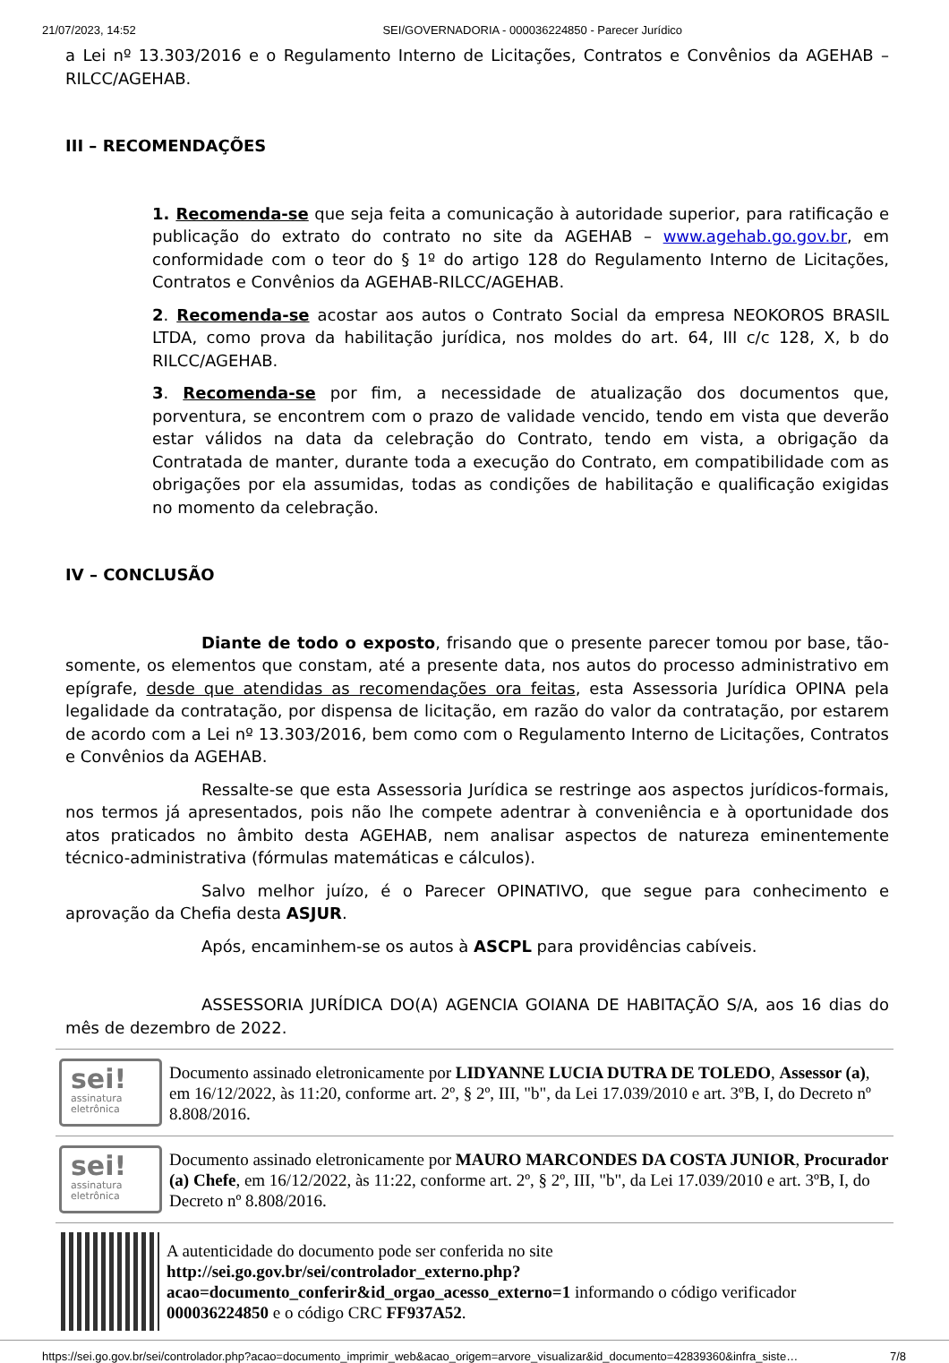21/07/2023, 14:52 SEI/GOVERNADORIA - 000036224850 - Parecer Jurídico
a Lei nº 13.303/2016 e o Regulamento Interno de Licitações, Contratos e Convênios da AGEHAB – RILCC/AGEHAB.
III – RECOMENDAÇÕES
1. Recomenda-se que seja feita a comunicação à autoridade superior, para ratificação e publicação do extrato do contrato no site da AGEHAB – www.agehab.go.gov.br, em conformidade com o teor do § 1º do artigo 128 do Regulamento Interno de Licitações, Contratos e Convênios da AGEHAB-RILCC/AGEHAB.
2. Recomenda-se acostar aos autos o Contrato Social da empresa NEOKOROS BRASIL LTDA, como prova da habilitação jurídica, nos moldes do art. 64, III c/c 128, X, b do RILCC/AGEHAB.
3. Recomenda-se por fim, a necessidade de atualização dos documentos que, porventura, se encontrem com o prazo de validade vencido, tendo em vista que deverão estar válidos na data da celebração do Contrato, tendo em vista, a obrigação da Contratada de manter, durante toda a execução do Contrato, em compatibilidade com as obrigações por ela assumidas, todas as condições de habilitação e qualificação exigidas no momento da celebração.
IV – CONCLUSÃO
Diante de todo o exposto, frisando que o presente parecer tomou por base, tão-somente, os elementos que constam, até a presente data, nos autos do processo administrativo em epígrafe, desde que atendidas as recomendações ora feitas, esta Assessoria Jurídica OPINA pela legalidade da contratação, por dispensa de licitação, em razão do valor da contratação, por estarem de acordo com a Lei nº 13.303/2016, bem como com o Regulamento Interno de Licitações, Contratos e Convênios da AGEHAB.
Ressalte-se que esta Assessoria Jurídica se restringe aos aspectos jurídicos-formais, nos termos já apresentados, pois não lhe compete adentrar à conveniência e à oportunidade dos atos praticados no âmbito desta AGEHAB, nem analisar aspectos de natureza eminentemente técnico-administrativa (fórmulas matemáticas e cálculos).
Salvo melhor juízo, é o Parecer OPINATIVO, que segue para conhecimento e aprovação da Chefia desta ASJUR.
Após, encaminhem-se os autos à ASCPL para providências cabíveis.
ASSESSORIA JURÍDICA DO(A) AGENCIA GOIANA DE HABITAÇÃO S/A, aos 16 dias do mês de dezembro de 2022.
sei!
assinatura
eletrônica
Documento assinado eletronicamente por LIDYANNE LUCIA DUTRA DE TOLEDO, Assessor (a), em 16/12/2022, às 11:20, conforme art. 2º, § 2º, III, "b", da Lei 17.039/2010 e art. 3ºB, I, do Decreto nº 8.808/2016.
sei!
assinatura
eletrônica
Documento assinado eletronicamente por MAURO MARCONDES DA COSTA JUNIOR, Procurador (a) Chefe, em 16/12/2022, às 11:22, conforme art. 2º, § 2º, III, "b", da Lei 17.039/2010 e art. 3ºB, I, do Decreto nº 8.808/2016.
A autenticidade do documento pode ser conferida no site http://sei.go.gov.br/sei/controlador_externo.php?acao=documento_conferir&id_orgao_acesso_externo=1 informando o código verificador 000036224850 e o código CRC FF937A52.
https://sei.go.gov.br/sei/controlador.php?acao=documento_imprimir_web&acao_origem=arvore_visualizar&id_documento=42839360&infra_siste… 7/8